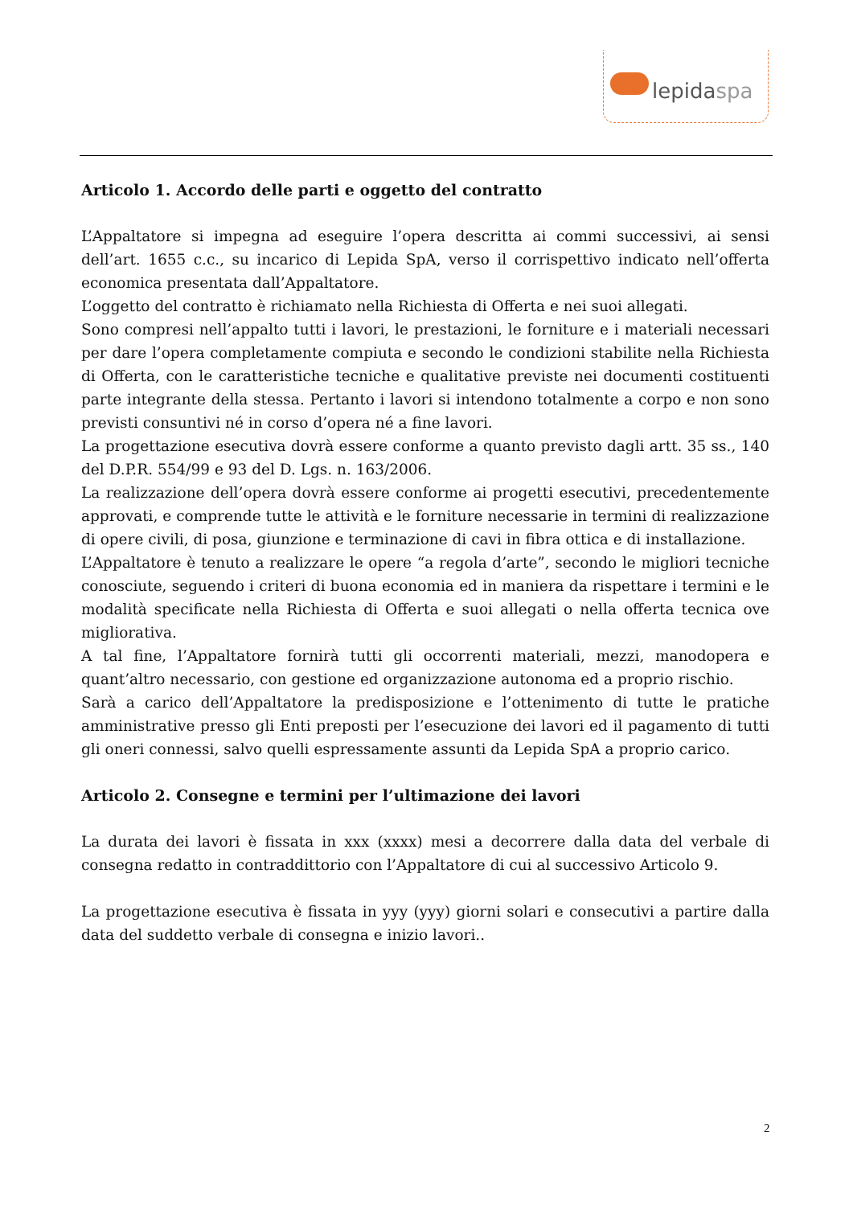lepidaspa
Articolo 1. Accordo delle parti e oggetto del contratto
L’Appaltatore si impegna ad eseguire l’opera descritta ai commi successivi, ai sensi dell’art. 1655 c.c., su incarico di Lepida SpA, verso il corrispettivo indicato nell’offerta economica presentata dall’Appaltatore.
L’oggetto del contratto è richiamato nella Richiesta di Offerta e nei suoi allegati.
Sono compresi nell’appalto tutti i lavori, le prestazioni, le forniture e i materiali necessari per dare l’opera completamente compiuta e secondo le condizioni stabilite nella Richiesta di Offerta, con le caratteristiche tecniche e qualitative previste nei documenti costituenti parte integrante della stessa. Pertanto i lavori si intendono totalmente a corpo e non sono previsti consuntivi né in corso d’opera né a fine lavori.
La progettazione esecutiva dovrà essere conforme a quanto previsto dagli artt. 35 ss., 140 del D.P.R. 554/99 e 93 del D. Lgs. n. 163/2006.
La realizzazione dell’opera dovrà essere conforme ai progetti esecutivi, precedentemente approvati, e comprende tutte le attività e le forniture necessarie in termini di realizzazione di opere civili, di posa, giunzione e terminazione di cavi in fibra ottica e di installazione.
L’Appaltatore è tenuto a realizzare le opere “a regola d’arte”, secondo le migliori tecniche conosciute, seguendo i criteri di buona economia ed in maniera da rispettare i termini e le modalità specificate nella Richiesta di Offerta e suoi allegati o nella offerta tecnica ove migliorativa.
A tal fine, l’Appaltatore fornirà tutti gli occorrenti materiali, mezzi, manodopera e quant’altro necessario, con gestione ed organizzazione autonoma ed a proprio rischio.
Sarà a carico dell’Appaltatore la predisposizione e l’ottenimento di tutte le pratiche amministrative presso gli Enti preposti per l’esecuzione dei lavori ed il pagamento di tutti gli oneri connessi, salvo quelli espressamente assunti da Lepida SpA a proprio carico.
Articolo 2. Consegne e termini per l’ultimazione dei lavori
La durata dei lavori è fissata in xxx (xxxx) mesi a decorrere dalla data del verbale di consegna redatto in contraddittorio con l’Appaltatore di cui al successivo Articolo 9.
La progettazione esecutiva è fissata in yyy (yyy) giorni solari e consecutivi a partire dalla data del suddetto verbale di consegna e inizio lavori..
2